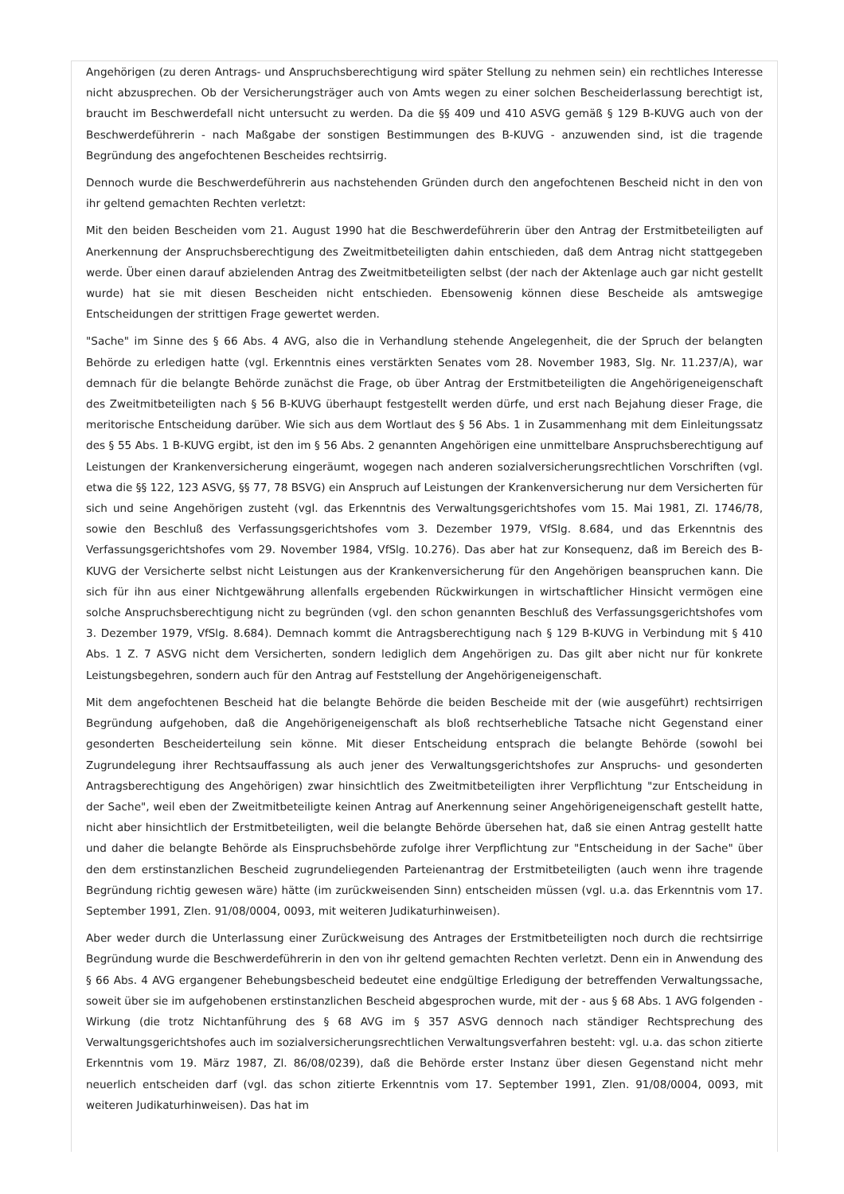Angehörigen (zu deren Antrags- und Anspruchsberechtigung wird später Stellung zu nehmen sein) ein rechtliches Interesse nicht abzusprechen. Ob der Versicherungsträger auch von Amts wegen zu einer solchen Bescheiderlassung berechtigt ist, braucht im Beschwerdefall nicht untersucht zu werden. Da die §§ 409 und 410 ASVG gemäß § 129 B-KUVG auch von der Beschwerdeführerin - nach Maßgabe der sonstigen Bestimmungen des B-KUVG - anzuwenden sind, ist die tragende Begründung des angefochtenen Bescheides rechtsirrig.
Dennoch wurde die Beschwerdeführerin aus nachstehenden Gründen durch den angefochtenen Bescheid nicht in den von ihr geltend gemachten Rechten verletzt:
Mit den beiden Bescheiden vom 21. August 1990 hat die Beschwerdeführerin über den Antrag der Erstmitbeteiligten auf Anerkennung der Anspruchsberechtigung des Zweitmitbeteiligten dahin entschieden, daß dem Antrag nicht stattgegeben werde. Über einen darauf abzielenden Antrag des Zweitmitbeteiligten selbst (der nach der Aktenlage auch gar nicht gestellt wurde) hat sie mit diesen Bescheiden nicht entschieden. Ebensowenig können diese Bescheide als amtswegige Entscheidungen der strittigen Frage gewertet werden.
"Sache" im Sinne des § 66 Abs. 4 AVG, also die in Verhandlung stehende Angelegenheit, die der Spruch der belangten Behörde zu erledigen hatte (vgl. Erkenntnis eines verstärkten Senates vom 28. November 1983, Slg. Nr. 11.237/A), war demnach für die belangte Behörde zunächst die Frage, ob über Antrag der Erstmitbeteiligten die Angehörigeneigenschaft des Zweitmitbeteiligten nach § 56 B-KUVG überhaupt festgestellt werden dürfe, und erst nach Bejahung dieser Frage, die meritorische Entscheidung darüber. Wie sich aus dem Wortlaut des § 56 Abs. 1 in Zusammenhang mit dem Einleitungssatz des § 55 Abs. 1 B-KUVG ergibt, ist den im § 56 Abs. 2 genannten Angehörigen eine unmittelbare Anspruchsberechtigung auf Leistungen der Krankenversicherung eingeräumt, wogegen nach anderen sozialversicherungsrechtlichen Vorschriften (vgl. etwa die §§ 122, 123 ASVG, §§ 77, 78 BSVG) ein Anspruch auf Leistungen der Krankenversicherung nur dem Versicherten für sich und seine Angehörigen zusteht (vgl. das Erkenntnis des Verwaltungsgerichtshofes vom 15. Mai 1981, Zl. 1746/78, sowie den Beschluß des Verfassungsgerichtshofes vom 3. Dezember 1979, VfSlg. 8.684, und das Erkenntnis des Verfassungsgerichtshofes vom 29. November 1984, VfSlg. 10.276). Das aber hat zur Konsequenz, daß im Bereich des B-KUVG der Versicherte selbst nicht Leistungen aus der Krankenversicherung für den Angehörigen beanspruchen kann. Die sich für ihn aus einer Nichtgewährung allenfalls ergebenden Rückwirkungen in wirtschaftlicher Hinsicht vermögen eine solche Anspruchsberechtigung nicht zu begründen (vgl. den schon genannten Beschluß des Verfassungsgerichtshofes vom 3. Dezember 1979, VfSlg. 8.684). Demnach kommt die Antragsberechtigung nach § 129 B-KUVG in Verbindung mit § 410 Abs. 1 Z. 7 ASVG nicht dem Versicherten, sondern lediglich dem Angehörigen zu. Das gilt aber nicht nur für konkrete Leistungsbegehren, sondern auch für den Antrag auf Feststellung der Angehörigeneigenschaft.
Mit dem angefochtenen Bescheid hat die belangte Behörde die beiden Bescheide mit der (wie ausgeführt) rechtsirrigen Begründung aufgehoben, daß die Angehörigeneigenschaft als bloß rechtserhebliche Tatsache nicht Gegenstand einer gesonderten Bescheiderteilung sein könne. Mit dieser Entscheidung entsprach die belangte Behörde (sowohl bei Zugrundelegung ihrer Rechtsauffassung als auch jener des Verwaltungsgerichtshofes zur Anspruchs- und gesonderten Antragsberechtigung des Angehörigen) zwar hinsichtlich des Zweitmitbeteiligten ihrer Verpflichtung "zur Entscheidung in der Sache", weil eben der Zweitmitbeteiligte keinen Antrag auf Anerkennung seiner Angehörigeneigenschaft gestellt hatte, nicht aber hinsichtlich der Erstmitbeteiligten, weil die belangte Behörde übersehen hat, daß sie einen Antrag gestellt hatte und daher die belangte Behörde als Einspruchsbehörde zufolge ihrer Verpflichtung zur "Entscheidung in der Sache" über den dem erstinstanzlichen Bescheid zugrundeliegenden Parteienantrag der Erstmitbeteiligten (auch wenn ihre tragende Begründung richtig gewesen wäre) hätte (im zurückweisenden Sinn) entscheiden müssen (vgl. u.a. das Erkenntnis vom 17. September 1991, Zlen. 91/08/0004, 0093, mit weiteren Judikaturhinweisen).
Aber weder durch die Unterlassung einer Zurückweisung des Antrages der Erstmitbeteiligten noch durch die rechtsirrige Begründung wurde die Beschwerdeführerin in den von ihr geltend gemachten Rechten verletzt. Denn ein in Anwendung des § 66 Abs. 4 AVG ergangener Behebungsbescheid bedeutet eine endgültige Erledigung der betreffenden Verwaltungssache, soweit über sie im aufgehobenen erstinstanzlichen Bescheid abgesprochen wurde, mit der - aus § 68 Abs. 1 AVG folgenden - Wirkung (die trotz Nichtanführung des § 68 AVG im § 357 ASVG dennoch nach ständiger Rechtsprechung des Verwaltungsgerichtshofes auch im sozialversicherungsrechtlichen Verwaltungsverfahren besteht: vgl. u.a. das schon zitierte Erkenntnis vom 19. März 1987, Zl. 86/08/0239), daß die Behörde erster Instanz über diesen Gegenstand nicht mehr neuerlich entscheiden darf (vgl. das schon zitierte Erkenntnis vom 17. September 1991, Zlen. 91/08/0004, 0093, mit weiteren Judikaturhinweisen). Das hat im